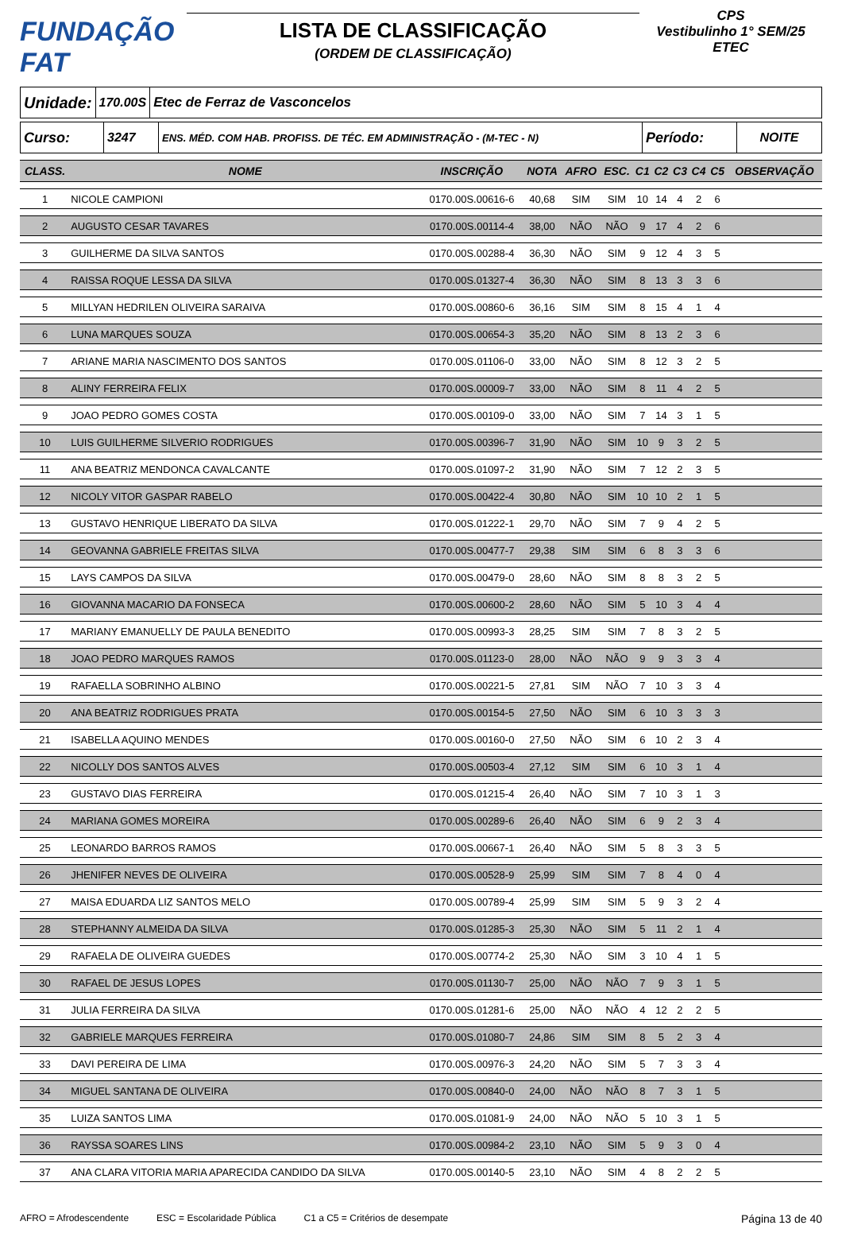FUNDAÇÃO FAT
LISTA DE CLASSIFICAÇÃO
(ORDEM DE CLASSIFICAÇÃO)
CPS
Vestibulinho 1° SEM/25
ETEC
Unidade:
170.00S Etec de Ferraz de Vasconcelos
Curso: 3247
ENS. MÉD. COM HAB. PROFISS. DE TÉC. EM ADMINISTRAÇÃO - (M-TEC - N)
Período: NOITE
| CLASS. | NOME | INSCRIÇÃO | NOTA | AFRO | ESC. | C1 | C2 | C3 | C4 | C5 | OBSERVAÇÃO |
| --- | --- | --- | --- | --- | --- | --- | --- | --- | --- | --- | --- |
| 1 | NICOLE CAMPIONI | 0170.00S.00616-6 | 40,68 | SIM | SIM | 10 | 14 | 4 | 2 | 6 | |
| 2 | AUGUSTO CESAR TAVARES | 0170.00S.00114-4 | 38,00 | NÃO | NÃO | 9 | 17 | 4 | 2 | 6 | |
| 3 | GUILHERME DA SILVA SANTOS | 0170.00S.00288-4 | 36,30 | NÃO | SIM | 9 | 12 | 4 | 3 | 5 | |
| 4 | RAISSA ROQUE LESSA DA SILVA | 0170.00S.01327-4 | 36,30 | NÃO | SIM | 8 | 13 | 3 | 3 | 6 | |
| 5 | MILLYAN HEDRILEN OLIVEIRA SARAIVA | 0170.00S.00860-6 | 36,16 | SIM | SIM | 8 | 15 | 4 | 1 | 4 | |
| 6 | LUNA MARQUES SOUZA | 0170.00S.00654-3 | 35,20 | NÃO | SIM | 8 | 13 | 2 | 3 | 6 | |
| 7 | ARIANE MARIA NASCIMENTO DOS SANTOS | 0170.00S.01106-0 | 33,00 | NÃO | SIM | 8 | 12 | 3 | 2 | 5 | |
| 8 | ALINY FERREIRA FELIX | 0170.00S.00009-7 | 33,00 | NÃO | SIM | 8 | 11 | 4 | 2 | 5 | |
| 9 | JOAO PEDRO GOMES COSTA | 0170.00S.00109-0 | 33,00 | NÃO | SIM | 7 | 14 | 3 | 1 | 5 | |
| 10 | LUIS GUILHERME SILVERIO RODRIGUES | 0170.00S.00396-7 | 31,90 | NÃO | SIM | 10 | 9 | 3 | 2 | 5 | |
| 11 | ANA BEATRIZ MENDONCA CAVALCANTE | 0170.00S.01097-2 | 31,90 | NÃO | SIM | 7 | 12 | 2 | 3 | 5 | |
| 12 | NICOLY VITOR GASPAR RABELO | 0170.00S.00422-4 | 30,80 | NÃO | SIM | 10 | 10 | 2 | 1 | 5 | |
| 13 | GUSTAVO HENRIQUE LIBERATO DA SILVA | 0170.00S.01222-1 | 29,70 | NÃO | SIM | 7 | 9 | 4 | 2 | 5 | |
| 14 | GEOVANNA GABRIELE FREITAS SILVA | 0170.00S.00477-7 | 29,38 | SIM | SIM | 6 | 8 | 3 | 3 | 6 | |
| 15 | LAYS CAMPOS DA SILVA | 0170.00S.00479-0 | 28,60 | NÃO | SIM | 8 | 8 | 3 | 2 | 5 | |
| 16 | GIOVANNA MACARIO DA FONSECA | 0170.00S.00600-2 | 28,60 | NÃO | SIM | 5 | 10 | 3 | 4 | 4 | |
| 17 | MARIANY EMANUELLY DE PAULA BENEDITO | 0170.00S.00993-3 | 28,25 | SIM | SIM | 7 | 8 | 3 | 2 | 5 | |
| 18 | JOAO PEDRO MARQUES RAMOS | 0170.00S.01123-0 | 28,00 | NÃO | NÃO | 9 | 9 | 3 | 3 | 4 | |
| 19 | RAFAELLA SOBRINHO ALBINO | 0170.00S.00221-5 | 27,81 | SIM | NÃO | 7 | 10 | 3 | 3 | 4 | |
| 20 | ANA BEATRIZ RODRIGUES PRATA | 0170.00S.00154-5 | 27,50 | NÃO | SIM | 6 | 10 | 3 | 3 | 3 | |
| 21 | ISABELLA AQUINO MENDES | 0170.00S.00160-0 | 27,50 | NÃO | SIM | 6 | 10 | 2 | 3 | 4 | |
| 22 | NICOLLY DOS SANTOS ALVES | 0170.00S.00503-4 | 27,12 | SIM | SIM | 6 | 10 | 3 | 1 | 4 | |
| 23 | GUSTAVO DIAS FERREIRA | 0170.00S.01215-4 | 26,40 | NÃO | SIM | 7 | 10 | 3 | 1 | 3 | |
| 24 | MARIANA GOMES MOREIRA | 0170.00S.00289-6 | 26,40 | NÃO | SIM | 6 | 9 | 2 | 3 | 4 | |
| 25 | LEONARDO BARROS RAMOS | 0170.00S.00667-1 | 26,40 | NÃO | SIM | 5 | 8 | 3 | 3 | 5 | |
| 26 | JHENIFER NEVES DE OLIVEIRA | 0170.00S.00528-9 | 25,99 | SIM | SIM | 7 | 8 | 4 | 0 | 4 | |
| 27 | MAISA EDUARDA LIZ SANTOS MELO | 0170.00S.00789-4 | 25,99 | SIM | SIM | 5 | 9 | 3 | 2 | 4 | |
| 28 | STEPHANNY ALMEIDA DA SILVA | 0170.00S.01285-3 | 25,30 | NÃO | SIM | 5 | 11 | 2 | 1 | 4 | |
| 29 | RAFAELA DE OLIVEIRA GUEDES | 0170.00S.00774-2 | 25,30 | NÃO | SIM | 3 | 10 | 4 | 1 | 5 | |
| 30 | RAFAEL DE JESUS LOPES | 0170.00S.01130-7 | 25,00 | NÃO | NÃO | 7 | 9 | 3 | 1 | 5 | |
| 31 | JULIA FERREIRA DA SILVA | 0170.00S.01281-6 | 25,00 | NÃO | NÃO | 4 | 12 | 2 | 2 | 5 | |
| 32 | GABRIELE MARQUES FERREIRA | 0170.00S.01080-7 | 24,86 | SIM | SIM | 8 | 5 | 2 | 3 | 4 | |
| 33 | DAVI PEREIRA DE LIMA | 0170.00S.00976-3 | 24,20 | NÃO | SIM | 5 | 7 | 3 | 3 | 4 | |
| 34 | MIGUEL SANTANA DE OLIVEIRA | 0170.00S.00840-0 | 24,00 | NÃO | NÃO | 8 | 7 | 3 | 1 | 5 | |
| 35 | LUIZA SANTOS LIMA | 0170.00S.01081-9 | 24,00 | NÃO | NÃO | 5 | 10 | 3 | 1 | 5 | |
| 36 | RAYSSA SOARES LINS | 0170.00S.00984-2 | 23,10 | NÃO | SIM | 5 | 9 | 3 | 0 | 4 | |
| 37 | ANA CLARA VITORIA MARIA APARECIDA CANDIDO DA SILVA | 0170.00S.00140-5 | 23,10 | NÃO | SIM | 4 | 8 | 2 | 2 | 5 | |
AFRO = Afrodescendente ESC = Escolaridade Pública C1 a C5 = Critérios de desempate Página 13 de 40